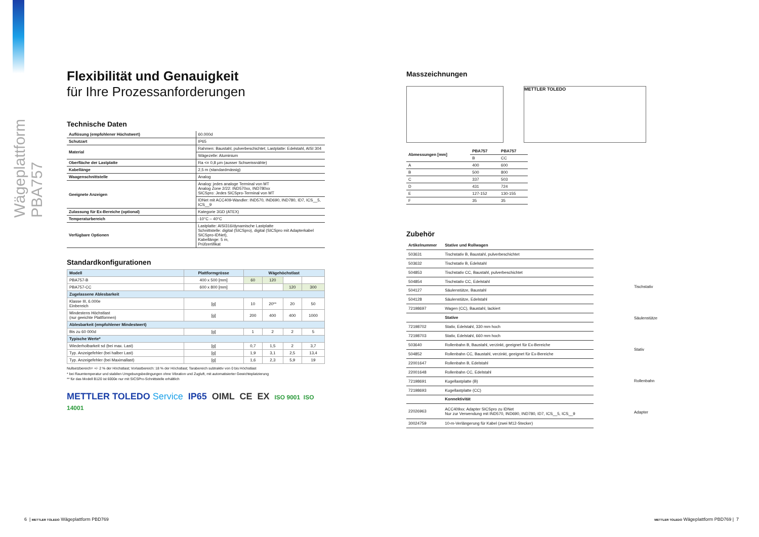Wägeplattform PBA757
Flexibilität und Genauigkeit
für Ihre Prozessanforderungen
Technische Daten
| Auflösung (empfohlener Höchstwert) | 60.000d |
| Schutzart | IP65 |
| Material | Rahmen: Baustahl, pulverbeschichtet; Lastplatte: Edelstahl, AISI 304 |
| | Wägezelle: Aluminium |
| Oberfläche der Lastplatte | Ra <= 0,8 µm (ausser Schweissnähte) |
| Kabellänge | 2,5 m (standardmässig) |
| Waagenschnittstelle | Analog |
| Geeignete Anzeigen | Analog: jedes analoge Terminal von MT Analog Zone 2/22: IND570xx, IND780xx SICSpro: Jedes SICSpro-Terminal von MT |
| | IDNet mit ACC409-Wandler: IND570, IND690, IND780, ID7, ICS__5, ICS__9 |
| Zulassung für Ex-Bereiche (optional) | Kategorie 3GD (ATEX) |
| Temperaturbereich | -10°C – 40°C |
| Verfügbare Optionen | Lastplatte: AISI316/dynamische Lastplatte Schnittstelle: digital (SICSpro), digital (SICSpro mit Adapterkabel SICSpro-IDNet), Kabellänge: 5 m, Prüfzertifikat |
Standardkonfigurationen
| Modell | Plattformgrösse | Wägehöchstlast | | | |
| --- | --- | --- | --- | --- | --- |
| PBA757-B | 400 x 500 [mm] | 60 | 120 | | |
| PBA757-CC | 600 x 800 [mm] | | | 120 | 300 |
| Zugelassene Ablesbarkeit | | | | | |
| Klasse III, 6.000e Einbereich | [g] | 10 | 20** | 20 | 50 |
| Mindestens Höchstlast (nur geeichte Plattformen) | [g] | 200 | 400 | 400 | 1000 |
| Ablesbarkeit (empfohlener Mindestwert) | | | | | |
| Bis zu 60 000d | [g] | 1 | 2 | 2 | 5 |
| Typische Werte* | | | | | |
| Wiederholbarkeit sd (bei max. Last) | [g] | 0,7 | 1,5 | 2 | 3,7 |
| Typ. Anzeigefehler (bei halber Last) | [g] | 1,9 | 3,1 | 2,5 | 13,4 |
| Typ. Anzeigefehler (bei Maximallast) | [g] | 1,6 | 2,3 | 5,9 | 19 |
Nullsetzbereich= +/- 2 % der Höchstlast; Vorlastbereich: 18 % der Höchstlast; Tarabereich subtraktiv von 0 bis Höchstlast
* bei Raumtemperatur und stabilen Umgebungsbedingungen ohne Vibration und Zugluft, mit automatisierter Gewichteplatzierung
** für das Modell B120 ist 6000e nur mit SICSPro-Schnittstelle erhältlich
METTLER TOLEDO Service IP65 OIML CE EX ISO 9001 ISO 14001
Masszeichnungen
METTLER TOLEDO
| Abmessungen [mm] | PBA757 | PBA757 |
| --- | --- | --- |
| | B | CC |
| A | 400 | 600 |
| B | 500 | 800 |
| C | 337 | 503 |
| D | 431 | 724 |
| E | 127-152 | 130-155 |
| F | 35 | 35 |
Zubehör
| Artikelnummer | Stative und Rollwagen |
| --- | --- |
| 503631 | Tischstativ B, Baustahl, pulverbeschichtet |
| 503632 | Tischstativ B, Edelstahl |
| 504853 | Tischstativ CC, Baustahl, pulverbeschichtet |
| 504854 | Tischstativ CC, Edelstahl |
| 504127 | Säulenstütze, Baustahl |
| 504128 | Säulenstütze, Edelstahl |
| 72198697 | Wagen (CC), Baustahl, lackiert |
| | Stative |
| 72198702 | Stativ, Edelstahl, 330 mm hoch |
| 72198703 | Stativ, Edelstahl, 660 mm hoch |
| 503640 | Rollenbahn B, Baustahl, verzinkt, geeignet für Ex-Bereiche |
| 504852 | Rollenbahn CC, Baustahl, verzinkt, geeignet für Ex-Bereiche |
| 22001647 | Rollenbahn B, Edelstahl |
| 22001648 | Rollenbahn CC, Edelstahl |
| 72198691 | Kugellastplatte (B) |
| 72198693 | Kugellastplatte (CC) |
| | Konnektivität |
| 22026963 | ACC409xx: Adapter SICSpro zu IDNet Nur zur Verwendung mit IND570, IND690, IND780, ID7, ICS__5, ICS__9 |
| 30024759 | 10-m-Verlängerung für Kabel (zwei M12-Stecker) |
Tischstativ
Säulenstütze
Stativ
Rollenbahn
Adapter
6 | METTLER TOLEDO Wägeplattform PBD769
METTLER TOLEDO Wägeplattform PBD769 | 7